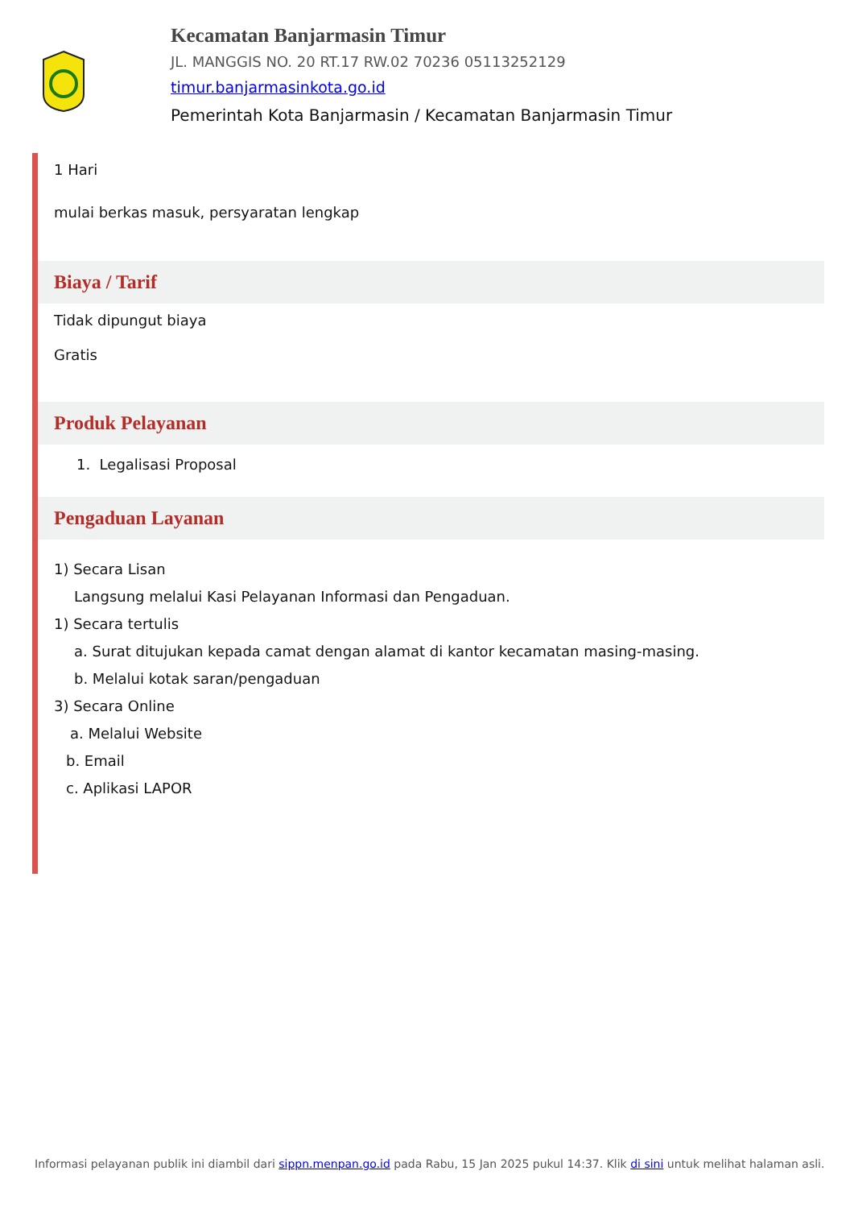Kecamatan Banjarmasin Timur
JL. MANGGIS NO. 20 RT.17 RW.02 70236 05113252129
timur.banjarmasinkota.go.id
Pemerintah Kota Banjarmasin / Kecamatan Banjarmasin Timur
1 Hari
mulai berkas masuk, persyaratan lengkap
Biaya / Tarif
Tidak dipungut biaya
Gratis
Produk Pelayanan
1. Legalisasi Proposal
Pengaduan Layanan
1) Secara Lisan
Langsung melalui Kasi Pelayanan Informasi dan Pengaduan.
1) Secara tertulis
a. Surat ditujukan kepada camat dengan alamat di kantor kecamatan masing-masing.
b. Melalui kotak saran/pengaduan
3) Secara Online
a. Melalui Website
b. Email
c. Aplikasi LAPOR
Informasi pelayanan publik ini diambil dari sippn.menpan.go.id pada Rabu, 15 Jan 2025 pukul 14:37. Klik di sini untuk melihat halaman asli.